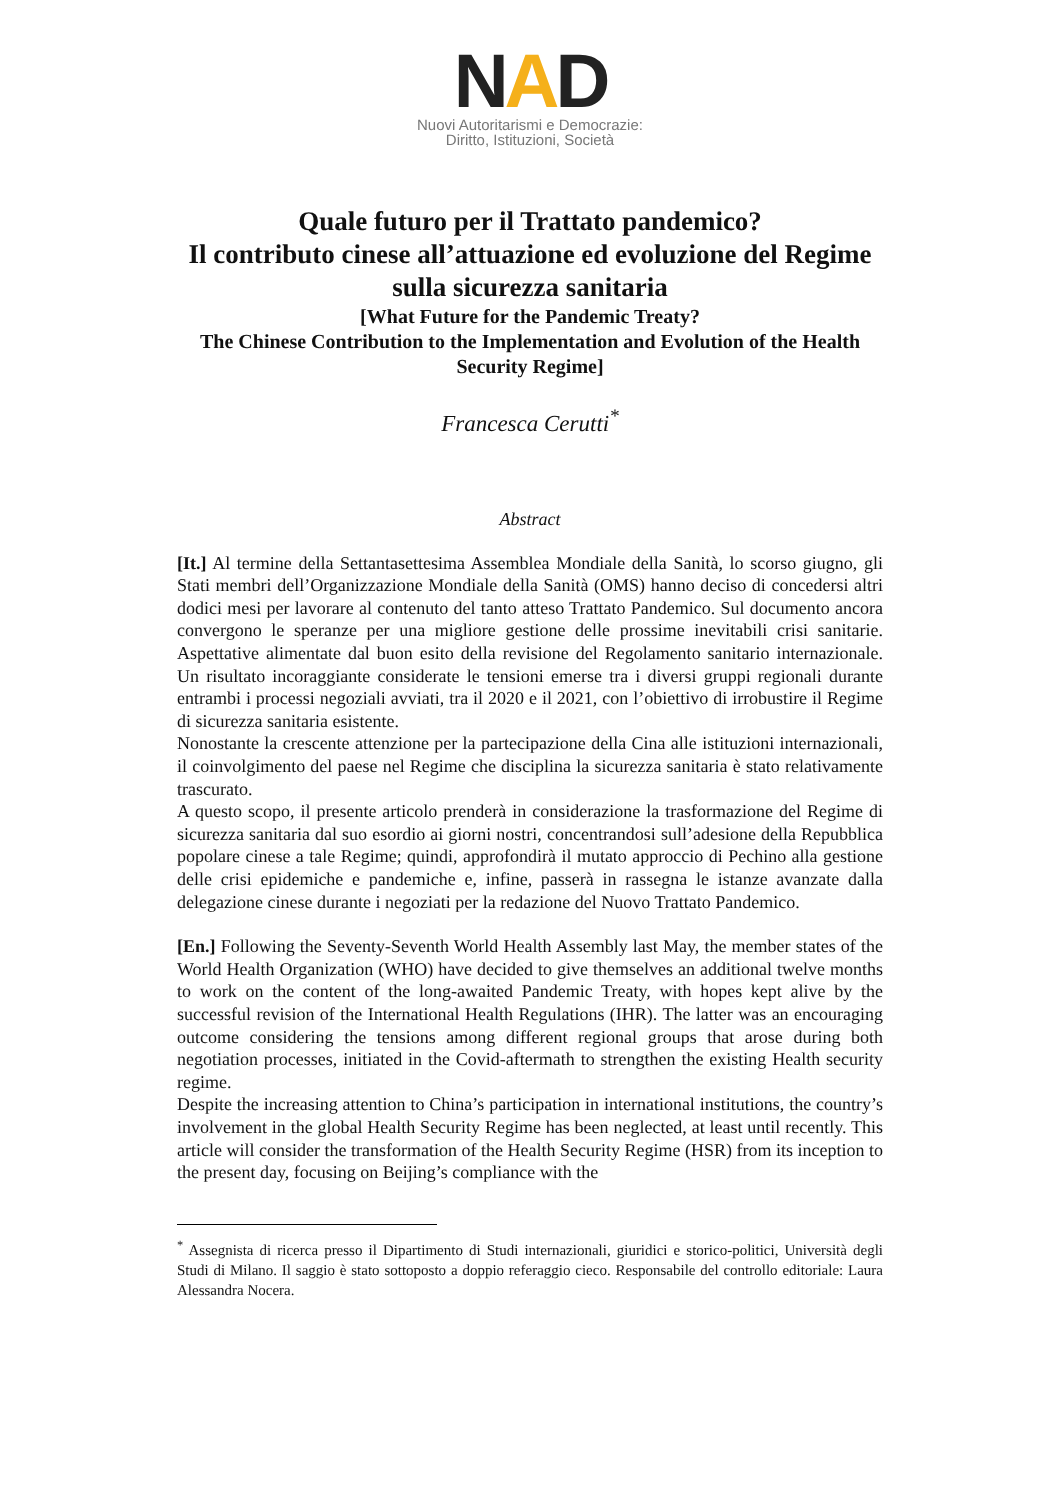NAD
Nuovi Autoritarismi e Democrazie:
Diritto, Istituzioni, Società
Quale futuro per il Trattato pandemico?
Il contributo cinese all’attuazione ed evoluzione del Regime sulla sicurezza sanitaria
[What Future for the Pandemic Treaty?
The Chinese Contribution to the Implementation and Evolution of the Health Security Regime]
Francesca Cerutti<sup>*</sup>
Abstract
[It.] Al termine della Settantasettesima Assemblea Mondiale della Sanità, lo scorso giugno, gli Stati membri dell’Organizzazione Mondiale della Sanità (OMS) hanno deciso di concedersi altri dodici mesi per lavorare al contenuto del tanto atteso Trattato Pandemico. Sul documento ancora convergono le speranze per una migliore gestione delle prossime inevitabili crisi sanitarie. Aspettative alimentate dal buon esito della revisione del Regolamento sanitario internazionale. Un risultato incoraggiante considerate le tensioni emerse tra i diversi gruppi regionali durante entrambi i processi negoziali avviati, tra il 2020 e il 2021, con l’obiettivo di irrobustire il Regime di sicurezza sanitaria esistente.
Nonostante la crescente attenzione per la partecipazione della Cina alle istituzioni internazionali, il coinvolgimento del paese nel Regime che disciplina la sicurezza sanitaria è stato relativamente trascurato.
A questo scopo, il presente articolo prenderà in considerazione la trasformazione del Regime di sicurezza sanitaria dal suo esordio ai giorni nostri, concentrandosi sull’adesione della Repubblica popolare cinese a tale Regime; quindi, approfondirà il mutato approccio di Pechino alla gestione delle crisi epidemiche e pandemiche e, infine, passerà in rassegna le istanze avanzate dalla delegazione cinese durante i negoziati per la redazione del Nuovo Trattato Pandemico.
[En.] Following the Seventy-Seventh World Health Assembly last May, the member states of the World Health Organization (WHO) have decided to give themselves an additional twelve months to work on the content of the long-awaited Pandemic Treaty, with hopes kept alive by the successful revision of the International Health Regulations (IHR). The latter was an encouraging outcome considering the tensions among different regional groups that arose during both negotiation processes, initiated in the Covid-aftermath to strengthen the existing Health security regime.
Despite the increasing attention to China’s participation in international institutions, the country’s involvement in the global Health Security Regime has been neglected, at least until recently. This article will consider the transformation of the Health Security Regime (HSR) from its inception to the present day, focusing on Beijing’s compliance with the
<sup>*</sup> Assegnista di ricerca presso il Dipartimento di Studi internazionali, giuridici e storico-politici, Università degli Studi di Milano. Il saggio è stato sottoposto a doppio referaggio cieco. Responsabile del controllo editoriale: Laura Alessandra Nocera.